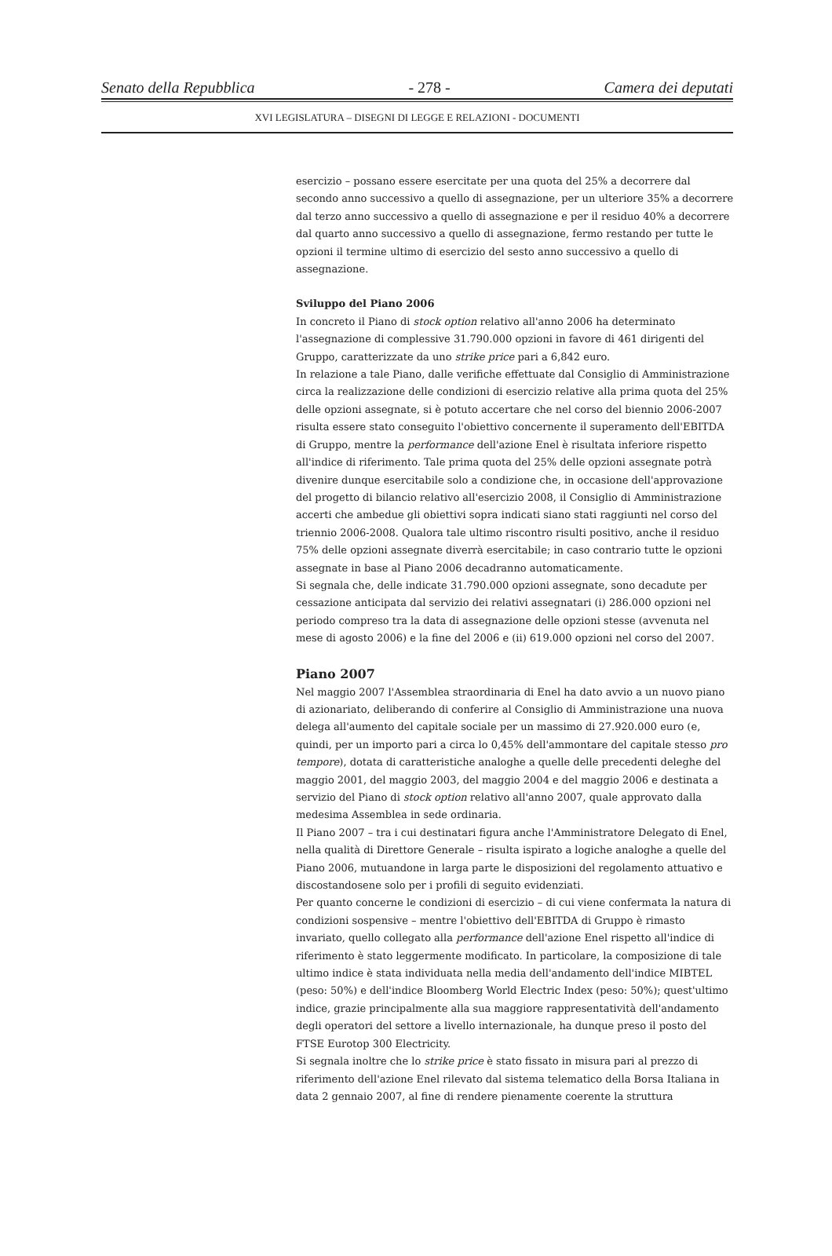Senato della Repubblica - 278 - Camera dei deputati
XVI LEGISLATURA – DISEGNI DI LEGGE E RELAZIONI - DOCUMENTI
esercizio – possano essere esercitate per una quota del 25% a decorrere dal secondo anno successivo a quello di assegnazione, per un ulteriore 35% a decorrere dal terzo anno successivo a quello di assegnazione e per il residuo 40% a decorrere dal quarto anno successivo a quello di assegnazione, fermo restando per tutte le opzioni il termine ultimo di esercizio del sesto anno successivo a quello di assegnazione.
Sviluppo del Piano 2006
In concreto il Piano di stock option relativo all'anno 2006 ha determinato l'assegnazione di complessive 31.790.000 opzioni in favore di 461 dirigenti del Gruppo, caratterizzate da uno strike price pari a 6,842 euro.
In relazione a tale Piano, dalle verifiche effettuate dal Consiglio di Amministrazione circa la realizzazione delle condizioni di esercizio relative alla prima quota del 25% delle opzioni assegnate, si è potuto accertare che nel corso del biennio 2006-2007 risulta essere stato conseguito l'obiettivo concernente il superamento dell'EBITDA di Gruppo, mentre la performance dell'azione Enel è risultata inferiore rispetto all'indice di riferimento. Tale prima quota del 25% delle opzioni assegnate potrà divenire dunque esercitabile solo a condizione che, in occasione dell'approvazione del progetto di bilancio relativo all'esercizio 2008, il Consiglio di Amministrazione accerti che ambedue gli obiettivi sopra indicati siano stati raggiunti nel corso del triennio 2006-2008. Qualora tale ultimo riscontro risulti positivo, anche il residuo 75% delle opzioni assegnate diverrà esercitabile; in caso contrario tutte le opzioni assegnate in base al Piano 2006 decadranno automaticamente.
Si segnala che, delle indicate 31.790.000 opzioni assegnate, sono decadute per cessazione anticipata dal servizio dei relativi assegnatari (i) 286.000 opzioni nel periodo compreso tra la data di assegnazione delle opzioni stesse (avvenuta nel mese di agosto 2006) e la fine del 2006 e (ii) 619.000 opzioni nel corso del 2007.
Piano 2007
Nel maggio 2007 l'Assemblea straordinaria di Enel ha dato avvio a un nuovo piano di azionariato, deliberando di conferire al Consiglio di Amministrazione una nuova delega all'aumento del capitale sociale per un massimo di 27.920.000 euro (e, quindi, per un importo pari a circa lo 0,45% dell'ammontare del capitale stesso pro tempore), dotata di caratteristiche analoghe a quelle delle precedenti deleghe del maggio 2001, del maggio 2003, del maggio 2004 e del maggio 2006 e destinata a servizio del Piano di stock option relativo all'anno 2007, quale approvato dalla medesima Assemblea in sede ordinaria.
Il Piano 2007 – tra i cui destinatari figura anche l'Amministratore Delegato di Enel, nella qualità di Direttore Generale – risulta ispirato a logiche analoghe a quelle del Piano 2006, mutuandone in larga parte le disposizioni del regolamento attuativo e discostandosene solo per i profili di seguito evidenziati.
Per quanto concerne le condizioni di esercizio – di cui viene confermata la natura di condizioni sospensive – mentre l'obiettivo dell'EBITDA di Gruppo è rimasto invariato, quello collegato alla performance dell'azione Enel rispetto all'indice di riferimento è stato leggermente modificato. In particolare, la composizione di tale ultimo indice è stata individuata nella media dell'andamento dell'indice MIBTEL (peso: 50%) e dell'indice Bloomberg World Electric Index (peso: 50%); quest'ultimo indice, grazie principalmente alla sua maggiore rappresentatività dell'andamento degli operatori del settore a livello internazionale, ha dunque preso il posto del FTSE Eurotop 300 Electricity.
Si segnala inoltre che lo strike price è stato fissato in misura pari al prezzo di riferimento dell'azione Enel rilevato dal sistema telematico della Borsa Italiana in data 2 gennaio 2007, al fine di rendere pienamente coerente la struttura